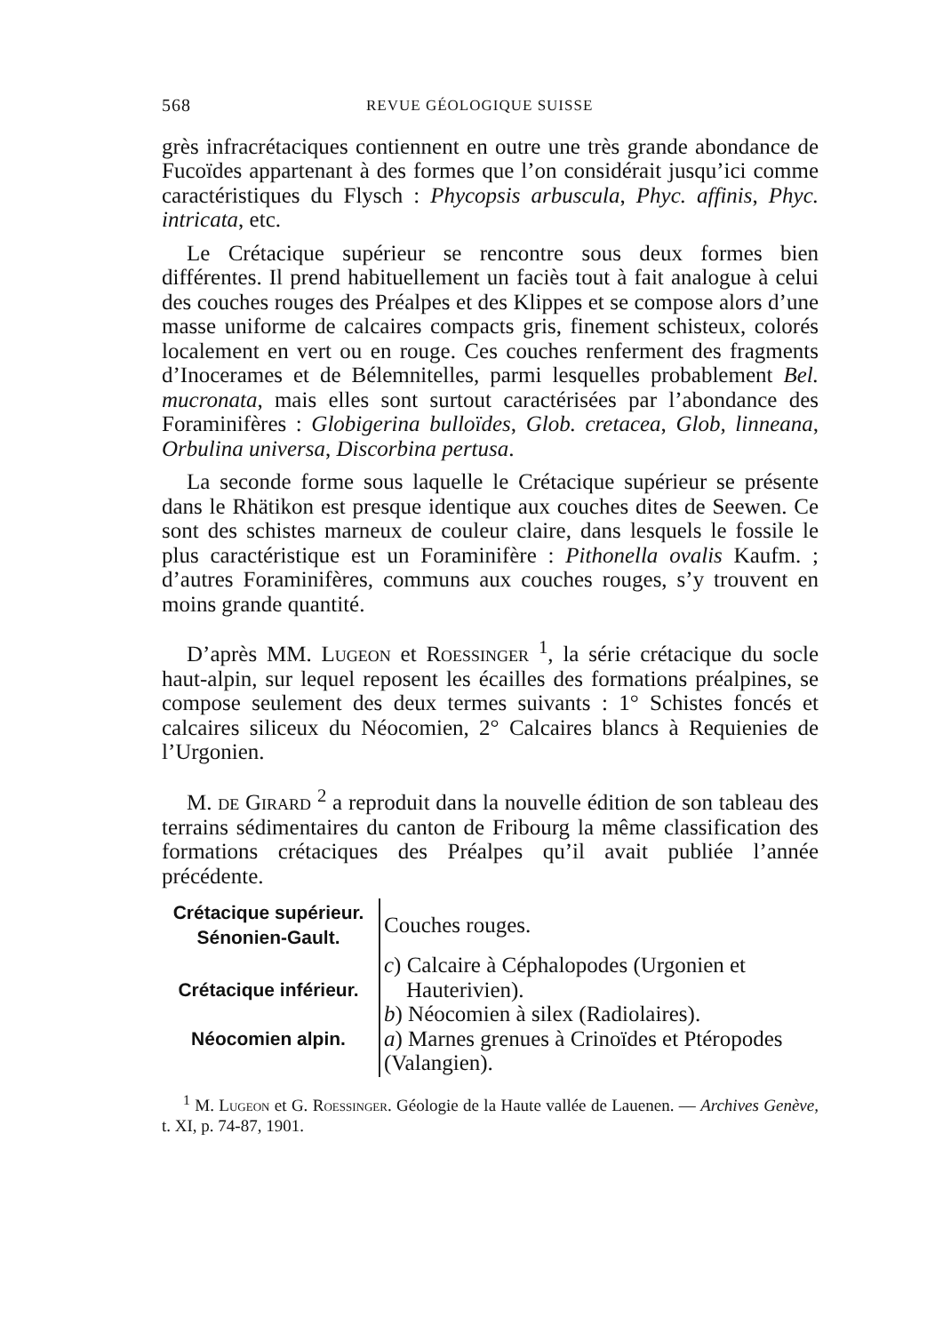568 REVUE GÉOLOGIQUE SUISSE
grès infracrétaciques contiennent en outre une très grande abondance de Fucoïdes appartenant à des formes que l’on considérait jusqu’ici comme caractéristiques du Flysch : Phycopsis arbuscula, Phyc. affinis, Phyc. intricata, etc.
Le Crétacique supérieur se rencontre sous deux formes bien différentes. Il prend habituellement un faciès tout à fait analogue à celui des couches rouges des Préalpes et des Klippes et se compose alors d’une masse uniforme de calcaires compacts gris, finement schisteux, colorés localement en vert ou en rouge. Ces couches renferment des fragments d’Inocerames et de Bélemnitelles, parmi lesquelles probablement Bel. mucronata, mais elles sont surtout caractérisées par l’abondance des Foraminifères : Globigerina bulloïdes, Glob. cretacea, Glob, linneana, Orbulina universa, Discorbina pertusa.
La seconde forme sous laquelle le Crétacique supérieur se présente dans le Rhätikon est presque identique aux couches dites de Seewen. Ce sont des schistes marneux de couleur claire, dans lesquels le fossile le plus caractéristique est un Foraminifère : Pithonella ovalis Kaufm. ; d’autres Foraminifères, communs aux couches rouges, s’y trouvent en moins grande quantité.
D’après MM. Lugeon et Roessinger <sup>1</sup>, la série crétacique du socle haut-alpin, sur lequel reposent les écailles des formations préalpines, se compose seulement des deux termes suivants : 1° Schistes foncés et calcaires siliceux du Néocomien, 2° Calcaires blancs à Requienies de l’Urgonien.
M. de Girard <sup>2</sup> a reproduit dans la nouvelle édition de son tableau des terrains sédimentaires du canton de Fribourg la même classification des formations crétaciques des Préalpes qu’il avait publiée l’année précédente.
| Crétacique supérieur. Sénonien-Gault. | Couches rouges. |
| Crétacique inférieur. Néocomien alpin. | c ) Calcaire à Céphalopodes (Urgonien et Hauterivien). b ) Néocomien à silex (Radiolaires). a ) Marnes grenues à Crinoïdes et Ptéropodes (Valangien). |
<sup>1</sup> M. Lugeon et G. Roessinger. Géologie de la Haute vallée de Lauenen. — Archives Genève, t. XI, p. 74-87, 1901.